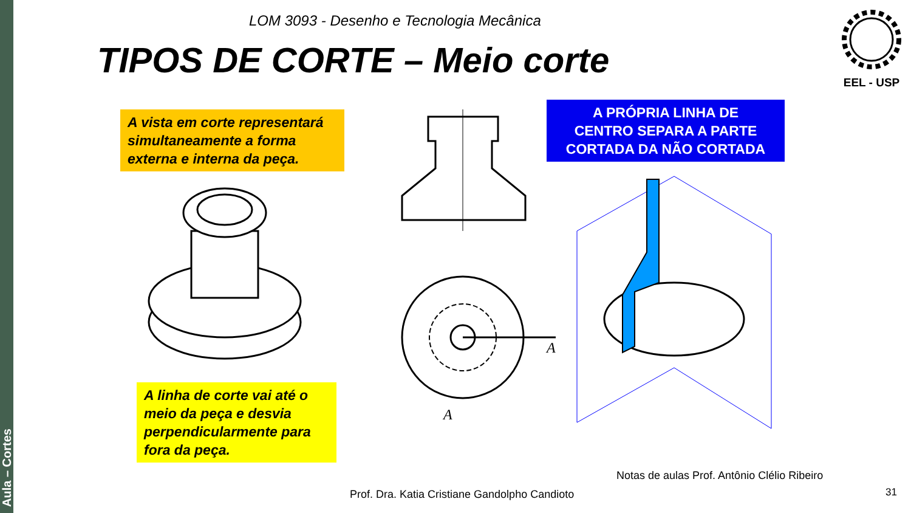Aula – Cortes
LOM 3093 - Desenho e Tecnologia Mecânica
TIPOS DE CORTE – Meio corte
EEL - USP
A vista em corte representará simultaneamente a forma externa e interna da peça.
A linha de corte vai até o meio da peça e desvia perpendicularmente para fora da peça.
A
A
A PRÓPRIA LINHA DE
CENTRO SEPARA A PARTE
CORTADA DA NÃO CORTADA
Notas de aulas Prof. Antônio Clélio Ribeiro
Prof. Dra. Katia Cristiane Gandolpho Candioto
31